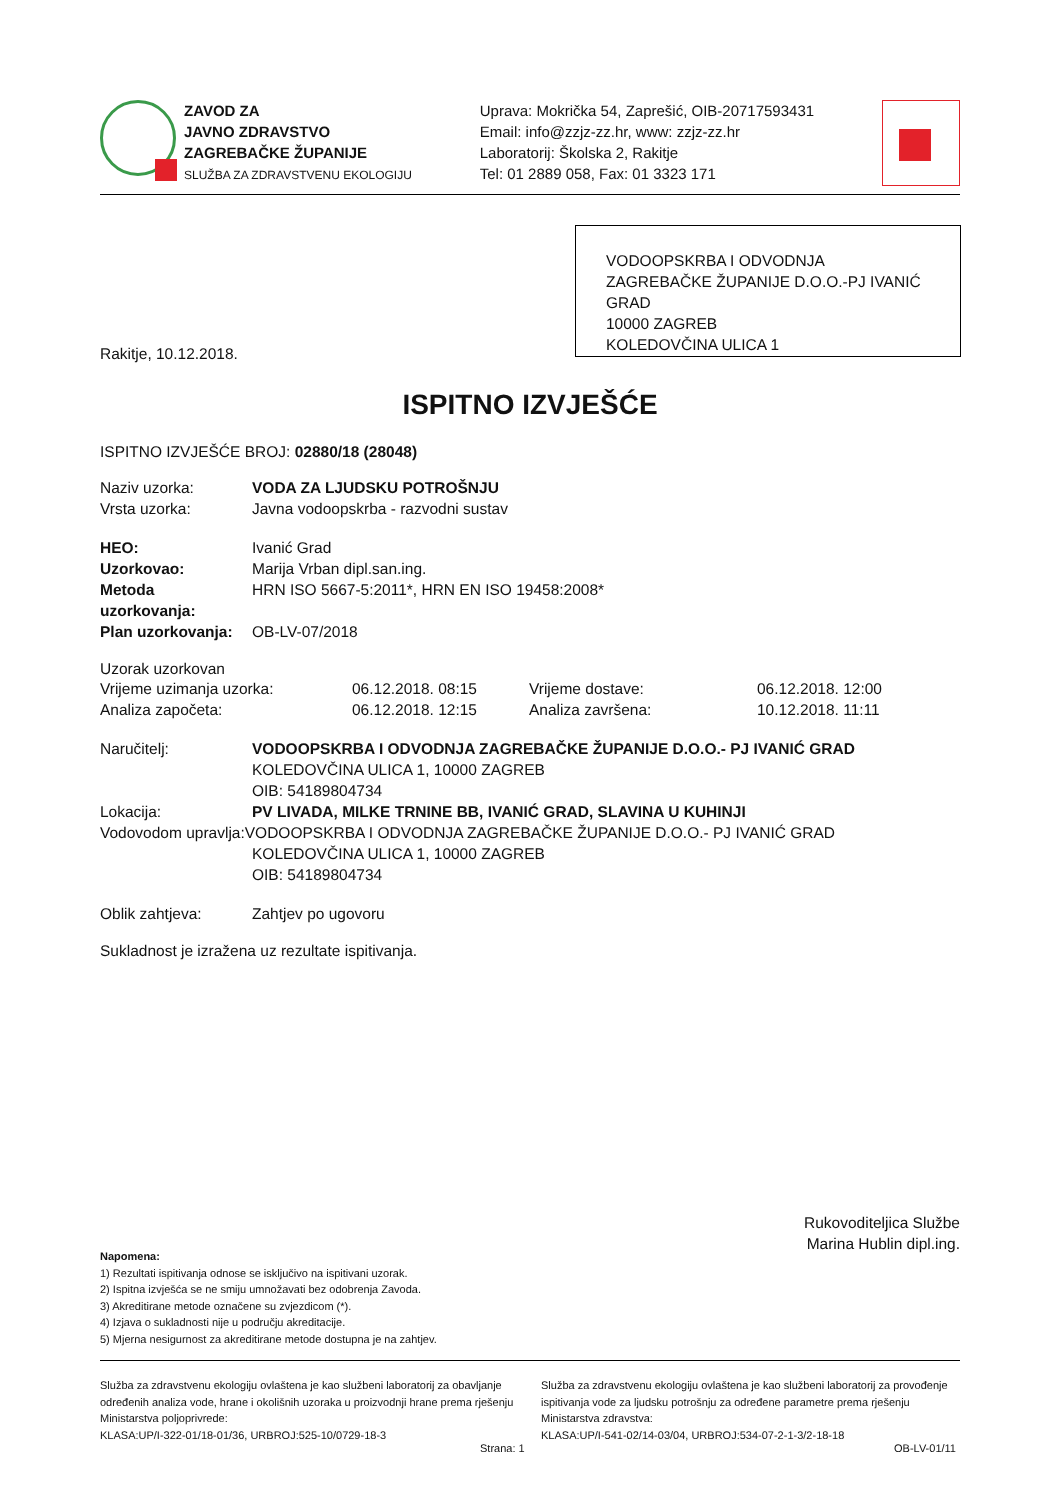ZAVOD ZA
JAVNO ZDRAVSTVO
ZAGREBAČKE ŽUPANIJE
SLUŽBA ZA ZDRAVSTVENU EKOLOGIJU
Uprava: Mokrička 54, Zaprešić, OIB-20717593431
Email: info@zzjz-zz.hr, www: zzjz-zz.hr
Laboratorij: Školska 2, Rakitje
Tel: 01 2889 058, Fax: 01 3323 171
VODOOPSKRBA I ODVODNJA ZAGREBAČKE ŽUPANIJE D.O.O.-PJ IVANIĆ GRAD
10000 ZAGREB
KOLEDOVČINA ULICA 1
Rakitje, 10.12.2018.
ISPITNO IZVJEŠĆE
ISPITNO IZVJEŠĆE BROJ: 02880/18 (28048)
Naziv uzorka: VODA ZA LJUDSKU POTROŠNJU
Vrsta uzorka: Javna vodoopskrba - razvodni sustav
HEO: Ivanić Grad
Uzorkovao: Marija Vrban dipl.san.ing.
Metoda uzorkovanja: HRN ISO 5667-5:2011*, HRN EN ISO 19458:2008*
Plan uzorkovanja: OB-LV-07/2018
Uzorak uzorkovan
Vrijeme uzimanja uzorka: 06.12.2018. 08:15 Vrijeme dostave: 06.12.2018. 12:00 Analiza započeta: 06.12.2018. 12:15 Analiza završena: 10.12.2018. 11:11
Naručitelj: VODOOPSKRBA I ODVODNJA ZAGREBAČKE ŽUPANIJE D.O.O.- PJ IVANIĆ GRAD
KOLEDOVČINA ULICA 1, 10000 ZAGREB
OIB: 54189804734
Lokacija: PV LIVADA, MILKE TRNINE BB, IVANIĆ GRAD, SLAVINA U KUHINJI
Vodovodom upravlja:VODOOPSKRBA I ODVODNJA ZAGREBAČKE ŽUPANIJE D.O.O.- PJ IVANIĆ GRAD
KOLEDOVČINA ULICA 1, 10000 ZAGREB
OIB: 54189804734
Oblik zahtjeva: Zahtjev po ugovoru
Sukladnost je izražena uz rezultate ispitivanja.
Rukovoditeljica Službe
Marina Hublin dipl.ing.
Napomena:
1) Rezultati ispitivanja odnose se isključivo na ispitivani uzorak.
2) Ispitna izvješća se ne smiju umnožavati bez odobrenja Zavoda.
3) Akreditirane metode označene su zvjezdicom (*).
4) Izjava o sukladnosti nije u području akreditacije.
5) Mjerna nesigurnost za akreditirane metode dostupna je na zahtjev.
Služba za zdravstvenu ekologiju ovlaštena je kao službeni laboratorij za obavljanje određenih analiza vode, hrane i okolišnih uzoraka u proizvodnji hrane prema rješenju Ministarstva poljoprivrede:
KLASA:UP/I-322-01/18-01/36, URBROJ:525-10/0729-18-3
Služba za zdravstvenu ekologiju ovlaštena je kao službeni laboratorij za provođenje ispitivanja vode za ljudsku potrošnju za određene parametre prema rješenju Ministarstva zdravstva:
KLASA:UP/I-541-02/14-03/04, URBROJ:534-07-2-1-3/2-18-18
Strana: 1 OB-LV-01/11